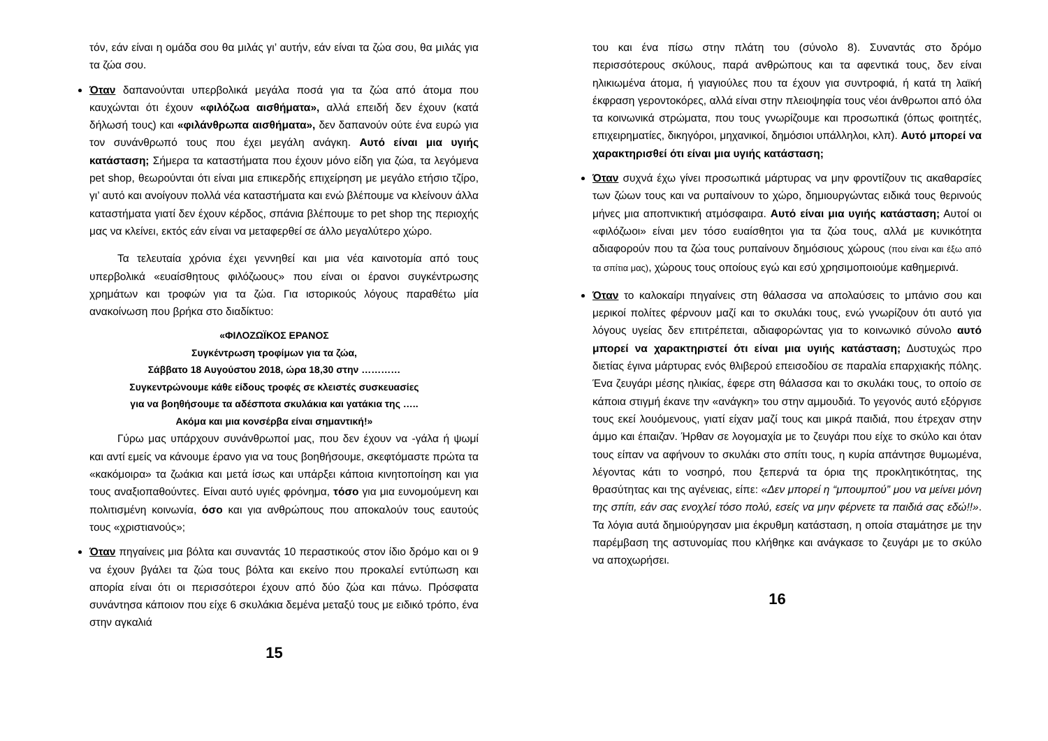τόν, εάν είναι η ομάδα σου θα μιλάς γι’ αυτήν, εάν είναι τα ζώα σου, θα μιλάς για τα ζώα σου.
Όταν δαπανούνται υπερβολικά μεγάλα ποσά για τα ζώα από άτομα που καυχώνται ότι έχουν «φιλόζωα αισθήματα», αλλά επειδή δεν έχουν (κατά δήλωσή τους) και «φιλάνθρωπα αισθήματα», δεν δαπανούν ούτε ένα ευρώ για τον συνάνθρωπό τους που έχει μεγάλη ανάγκη. Αυτό είναι μια υγιής κατάσταση; Σήμερα τα καταστήματα που έχουν μόνο είδη για ζώα, τα λεγόμενα pet shop, θεωρούνται ότι είναι μια επικερδής επιχείρηση με μεγάλο ετήσιο τζίρο, γι’ αυτό και ανοίγουν πολλά νέα καταστήματα και ενώ βλέπουμε να κλείνουν άλλα καταστήματα γιατί δεν έχουν κέρδος, σπάνια βλέπουμε το pet shop της περιοχής μας να κλείνει, εκτός εάν είναι να μεταφερθεί σε άλλο μεγαλύτερο χώρο.
Τα τελευταία χρόνια έχει γεννηθεί και μια νέα καινοτομία από τους υπερβολικά «ευαίσθητους φιλόζωους» που είναι οι έρανοι συγκέντρωσης χρημάτων και τροφών για τα ζώα. Για ιστορικούς λόγους παραθέτω μία ανακοίνωση που βρήκα στο διαδίκτυο:
«ΦΙΛΟΖΩΪΚΟΣ ΕΡΑΝΟΣ
Συγκέντρωση τροφίμων για τα ζώα,
Σάββατο 18 Αυγούστου 2018, ώρα 18,30 στην …………
Συγκεντρώνουμε κάθε είδους τροφές σε κλειστές συσκευασίες
για να βοηθήσουμε τα αδέσποτα σκυλάκια και γατάκια της …..
Ακόμα και μια κονσέρβα είναι σημαντική!»
Γύρω μας υπάρχουν συνάνθρωποί μας, που δεν έχουν να -γάλα ή ψωμί και αντί εμείς να κάνουμε έρανο για να τους βοηθήσουμε, σκεφτόμαστε πρώτα τα «κακόμοιρα» τα ζωάκια και μετά ίσως και υπάρξει κάποια κινητοποίηση και για τους αναξιοπαθούντες. Είναι αυτό υγιές φρόνημα, τόσο για μια ευνομούμενη και πολιτισμένη κοινωνία, όσο και για ανθρώπους που αποκαλούν τους εαυτούς τους «χριστιανούς»;
Όταν πηγαίνεις μια βόλτα και συναντάς 10 περαστικούς στον ίδιο δρόμο και οι 9 να έχουν βγάλει τα ζώα τους βόλτα και εκείνο που προκαλεί εντύπωση και απορία είναι ότι οι περισσότεροι έχουν από δύο ζώα και πάνω. Πρόσφατα συνάντησα κάποιον που είχε 6 σκυλάκια δεμένα μεταξύ τους με ειδικό τρόπο, ένα στην αγκαλιά
15
του και ένα πίσω στην πλάτη του (σύνολο 8). Συναντάς στο δρόμο περισσότερους σκύλους, παρά ανθρώπους και τα αφεντικά τους, δεν είναι ηλικιωμένα άτομα, ή γιαγιούλες που τα έχουν για συντροφιά, ή κατά τη λαϊκή έκφραση γεροντοκόρες, αλλά είναι στην πλειοψηφία τους νέοι άνθρωποι από όλα τα κοινωνικά στρώματα, που τους γνωρίζουμε και προσωπικά (όπως φοιτητές, επιχειρηματίες, δικηγόροι, μηχανικοί, δημόσιοι υπάλληλοι, κλπ). Αυτό μπορεί να χαρακτηρισθεί ότι είναι μια υγιής κατάσταση;
Όταν συχνά έχω γίνει προσωπικά μάρτυρας να μην φροντίζουν τις ακαθαρσίες των ζώων τους και να ρυπαίνουν το χώρο, δημιουργώντας ειδικά τους θερινούς μήνες μια αποπνικτική ατμόσφαιρα. Αυτό είναι μια υγιής κατάσταση; Αυτοί οι «φιλόζωοι» είναι μεν τόσο ευαίσθητοι για τα ζώα τους, αλλά με κυνικότητα αδιαφορούν που τα ζώα τους ρυπαίνουν δημόσιους χώρους (που είναι και έξω από τα σπίτια μας), χώρους τους οποίους εγώ και εσύ χρησιμοποιούμε καθημερινά.
Όταν το καλοκαίρι πηγαίνεις στη θάλασσα να απολαύσεις το μπάνιο σου και μερικοί πολίτες φέρνουν μαζί και το σκυλάκι τους, ενώ γνωρίζουν ότι αυτό για λόγους υγείας δεν επιτρέπεται, αδιαφορώντας για το κοινωνικό σύνολο αυτό μπορεί να χαρακτηριστεί ότι είναι μια υγιής κατάσταση; Δυστυχώς προ διετίας έγινα μάρτυρας ενός θλιβερού επεισοδίου σε παραλία επαρχιακής πόλης. Ένα ζευγάρι μέσης ηλικίας, έφερε στη θάλασσα και το σκυλάκι τους, το οποίο σε κάποια στιγμή έκανε την «ανάγκη» του στην αμμουδιά. Το γεγονός αυτό εξόργισε τους εκεί λουόμενους, γιατί είχαν μαζί τους και μικρά παιδιά, που έτρεχαν στην άμμο και έπαιζαν. Ήρθαν σε λογομαχία με το ζευγάρι που είχε το σκύλο και όταν τους είπαν να αφήνουν το σκυλάκι στο σπίτι τους, η κυρία απάντησε θυμωμένα, λέγοντας κάτι το νοσηρό, που ξεπερνά τα όρια της προκλητικότητας, της θρασύτητας και της αγένειας, είπε: «Δεν μπορεί η “μπουμπού” μου να μείνει μόνη της σπίτι, εάν σας ενοχλεί τόσο πολύ, εσείς να μην φέρνετε τα παιδιά σας εδώ!!». Τα λόγια αυτά δημιούργησαν μια έκρυθμη κατάσταση, η οποία σταμάτησε με την παρέμβαση της αστυνομίας που κλήθηκε και ανάγκασε το ζευγάρι με το σκύλο να αποχωρήσει.
16